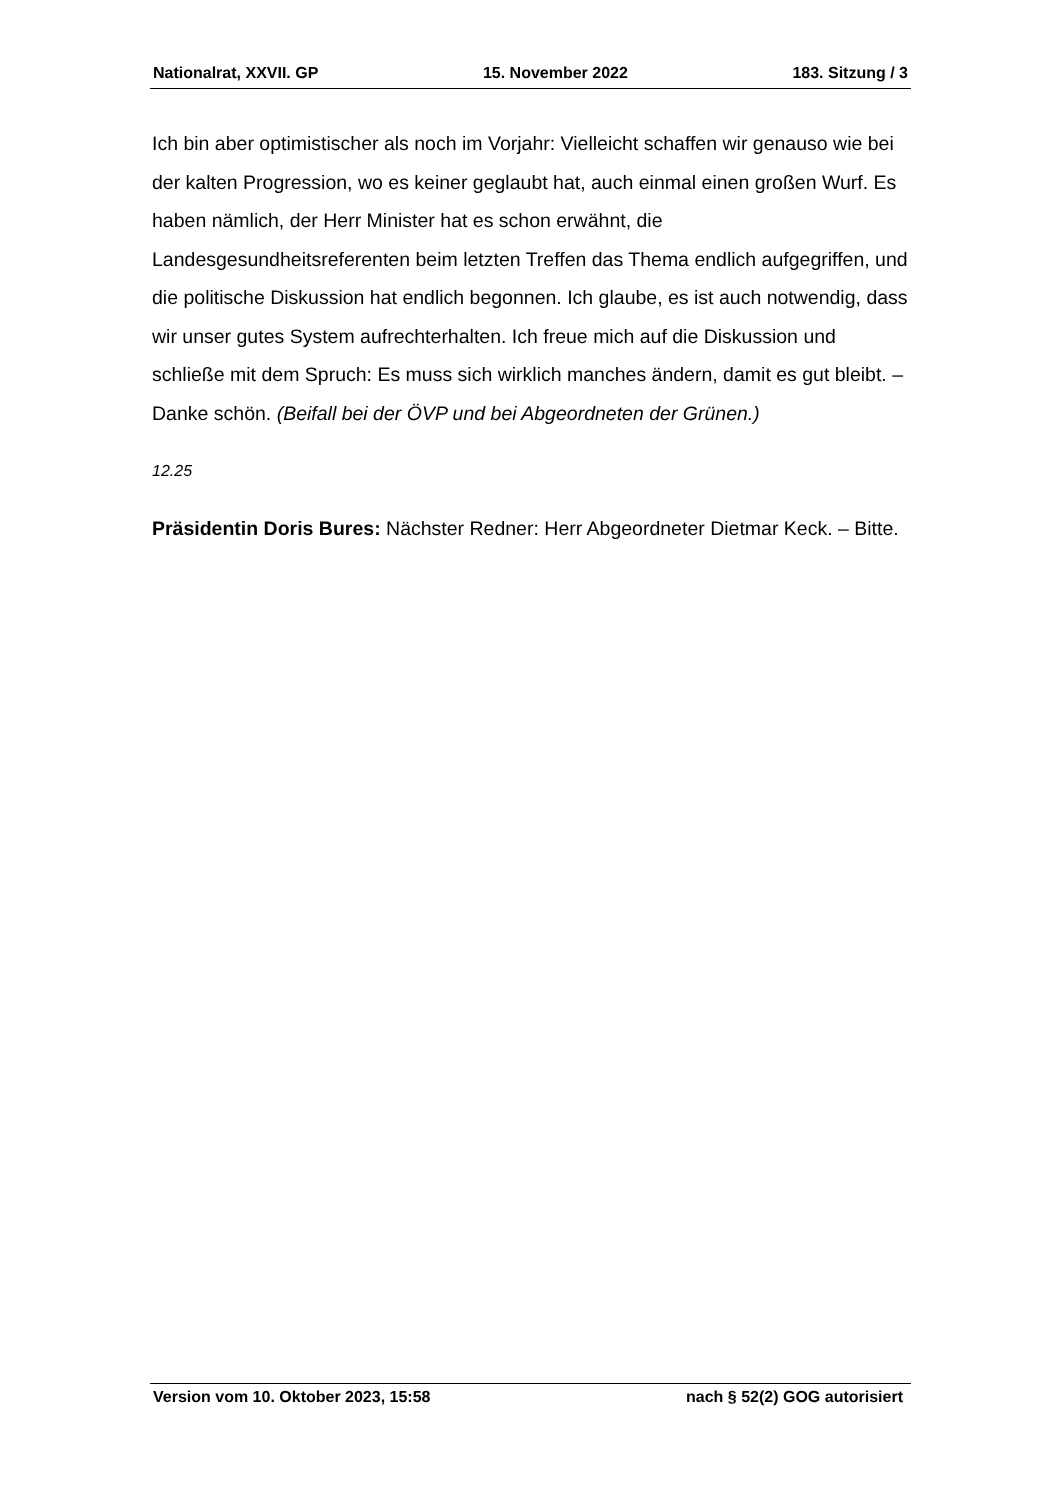Nationalrat, XXVII. GP 15. November 2022 183. Sitzung / 3
Ich bin aber optimistischer als noch im Vorjahr: Vielleicht schaffen wir genauso wie bei der kalten Progression, wo es keiner geglaubt hat, auch einmal einen großen Wurf. Es haben nämlich, der Herr Minister hat es schon erwähnt, die Landesgesundheitsreferenten beim letzten Treffen das Thema endlich auf­gegriffen, und die politische Diskussion hat endlich begonnen. Ich glaube, es ist auch notwendig, dass wir unser gutes System aufrechterhalten. Ich freue mich auf die Diskussion und schließe mit dem Spruch: Es muss sich wirklich manches ändern, damit es gut bleibt. – Danke schön. (Beifall bei der ÖVP und bei Abgeord­neten der Grünen.)
12.25
Präsidentin Doris Bures: Nächster Redner: Herr Abgeordneter Dietmar Keck. – Bitte.
Version vom 10. Oktober 2023, 15:58 nach § 52(2) GOG autorisiert